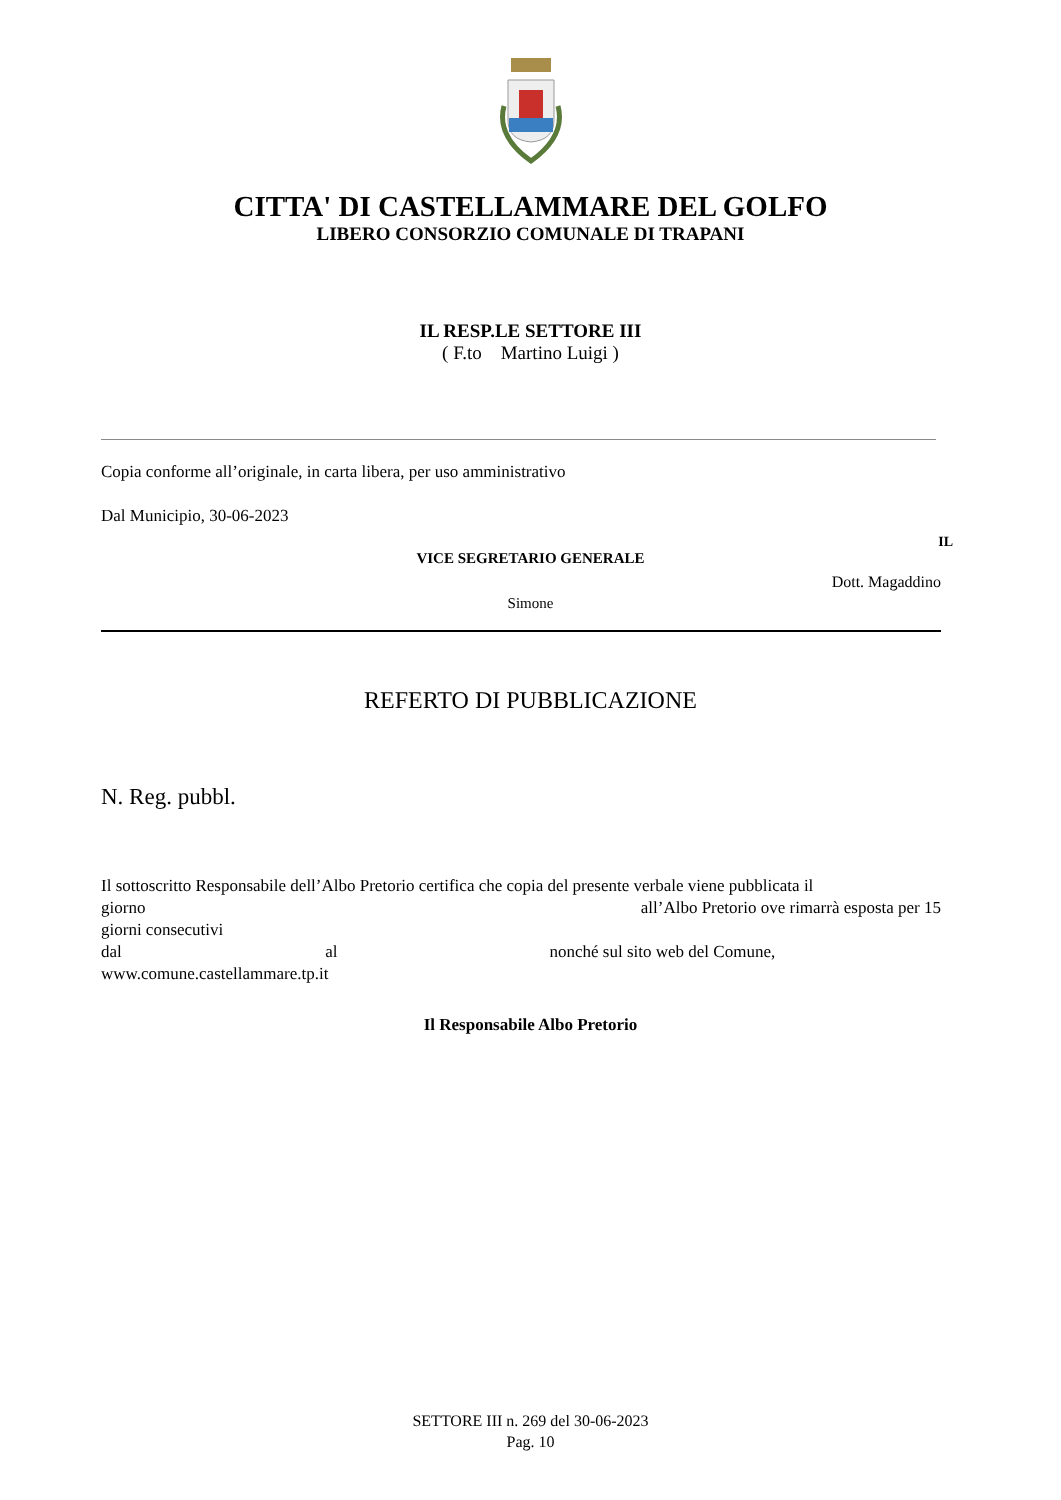CITTA' DI CASTELLAMMARE DEL GOLFO
LIBERO CONSORZIO COMUNALE DI TRAPANI
IL RESP.LE SETTORE III
( F.to Martino Luigi )
Copia conforme all’originale, in carta libera, per uso amministrativo
Dal Municipio, 30-06-2023
IL
VICE SEGRETARIO GENERALE
Dott. Magaddino
Simone
REFERTO DI PUBBLICAZIONE
N. Reg. pubbl.
Il sottoscritto Responsabile dell’Albo Pretorio certifica che copia del presente verbale viene pubblicata il
giorno all’Albo Pretorio ove rimarrà esposta per 15
giorni consecutivi
dal al nonché sul sito web del Comune,
www.comune.castellammare.tp.it
Il Responsabile Albo Pretorio
SETTORE III n. 269 del 30-06-2023
Pag. 10